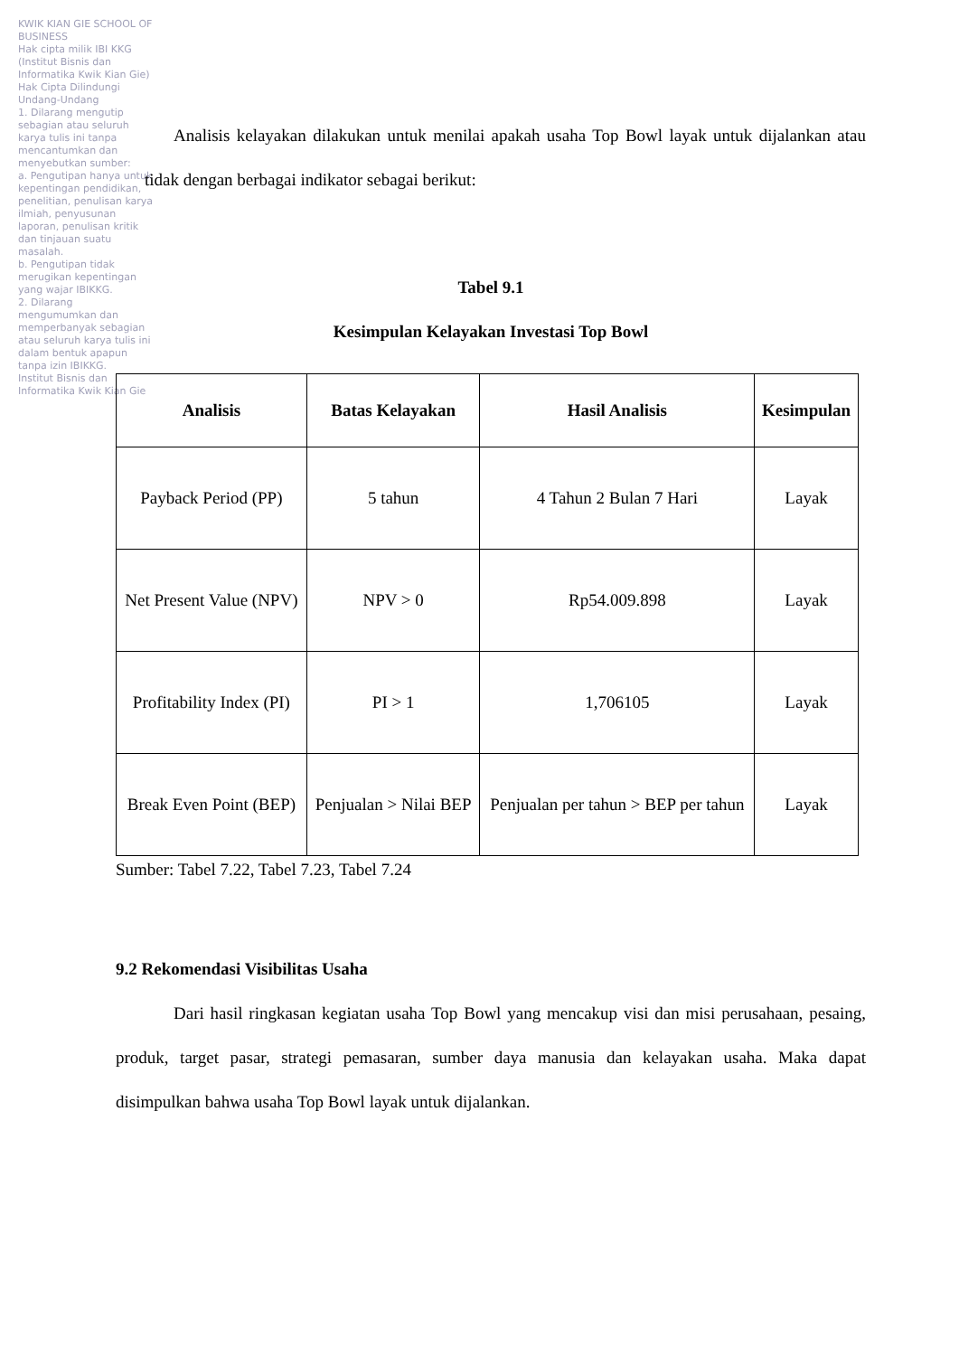KWIK KIAN GIE SCHOOL OF BUSINESS
Hak cipta milik IBI KKG (Institut Bisnis dan Informatika Kwik Kian Gie)
Hak Cipta Dilindungi Undang-Undang
1. Dilarang mengutip sebagian atau seluruh karya tulis ini tanpa mencantumkan dan menyebutkan sumber:
a. Pengutipan hanya untuk kepentingan pendidikan, penelitian, penulisan karya ilmiah, penyusunan laporan, penulisan kritik dan tinjauan suatu masalah.
b. Pengutipan tidak merugikan kepentingan yang wajar IBIKKG.
2. Dilarang mengumumkan dan memperbanyak sebagian atau seluruh karya tulis ini dalam bentuk apapun tanpa izin IBIKKG.
Institut Bisnis dan Informatika Kwik Kian Gie
Analisis kelayakan dilakukan untuk menilai apakah usaha Top Bowl layak untuk dijalankan atau tidak dengan berbagai indikator sebagai berikut:
Tabel 9.1
Kesimpulan Kelayakan Investasi Top Bowl
| Analisis | Batas Kelayakan | Hasil Analisis | Kesimpulan |
| --- | --- | --- | --- |
| Payback Period (PP) | 5 tahun | 4 Tahun 2 Bulan 7 Hari | Layak |
| Net Present Value (NPV) | NPV > 0 | Rp54.009.898 | Layak |
| Profitability Index (PI) | PI > 1 | 1,706105 | Layak |
| Break Even Point (BEP) | Penjualan > Nilai BEP | Penjualan per tahun > BEP per tahun | Layak |
Sumber: Tabel 7.22, Tabel 7.23, Tabel 7.24
9.2 Rekomendasi Visibilitas Usaha
Dari hasil ringkasan kegiatan usaha Top Bowl yang mencakup visi dan misi perusahaan, pesaing, produk, target pasar, strategi pemasaran, sumber daya manusia dan kelayakan usaha. Maka dapat disimpulkan bahwa usaha Top Bowl layak untuk dijalankan.